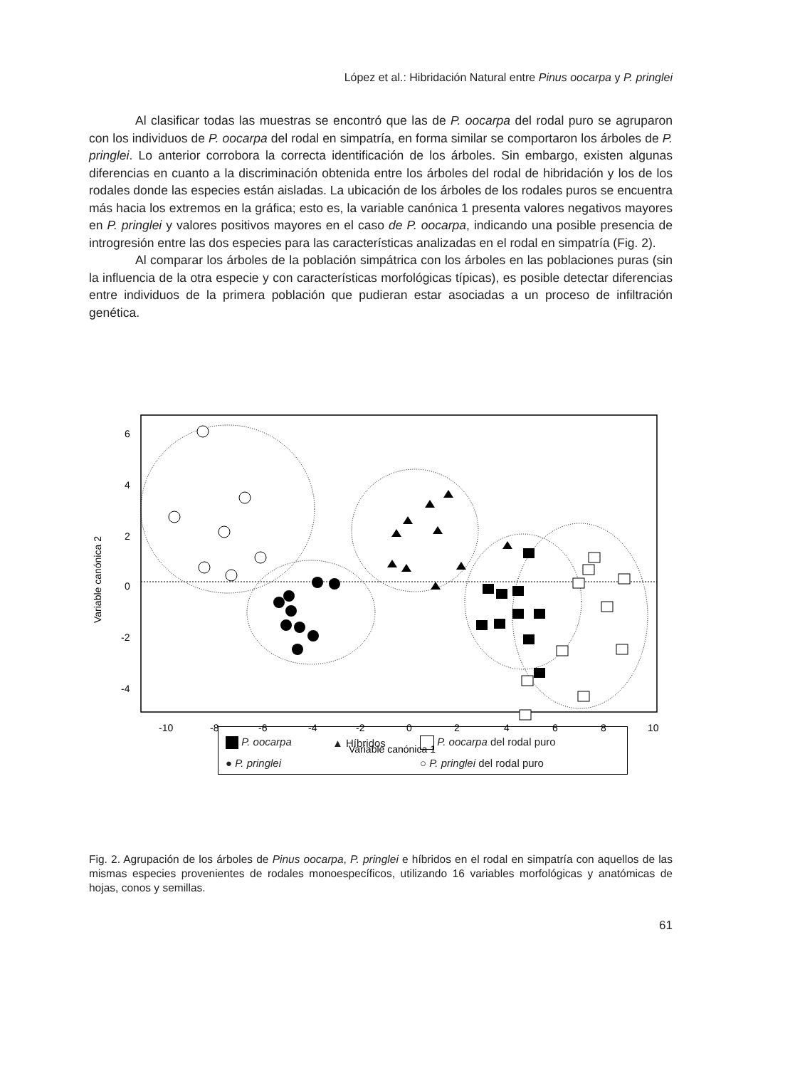López et al.: Hibridación Natural entre Pinus oocarpa y P. pringlei
Al clasificar todas las muestras se encontró que las de P. oocarpa del rodal puro se agruparon con los individuos de P. oocarpa del rodal en simpatría, en forma similar se comportaron los árboles de P. pringlei. Lo anterior corrobora la correcta identificación de los árboles. Sin embargo, existen algunas diferencias en cuanto a la discriminación obtenida entre los árboles del rodal de hibridación y los de los rodales donde las especies están aisladas. La ubicación de los árboles de los rodales puros se encuentra más hacia los extremos en la gráfica; esto es, la variable canónica 1 presenta valores negativos mayores en P. pringlei y valores positivos mayores en el caso de P. oocarpa, indicando una posible presencia de introgresión entre las dos especies para las características analizadas en el rodal en simpatría (Fig. 2).
Al comparar los árboles de la población simpátrica con los árboles en las poblaciones puras (sin la influencia de la otra especie y con características morfológicas típicas), es posible detectar diferencias entre individuos de la primera población que pudieran estar asociadas a un proceso de infiltración genética.
6
4
2
0
-2
-4
-10
-8
-6
-4
-2
0
2
4
6
8
10
Variable canónica 1
Variable canónica 2
P. oocarpa ▲ Híbridos P. oocarpa del rodal puro
● P. pringlei ○ P. pringlei del rodal puro
Fig. 2. Agrupación de los árboles de Pinus oocarpa, P. pringlei e híbridos en el rodal en simpatría con aquellos de las mismas especies provenientes de rodales monoespecíficos, utilizando 16 variables morfológicas y anatómicas de hojas, conos y semillas.
61